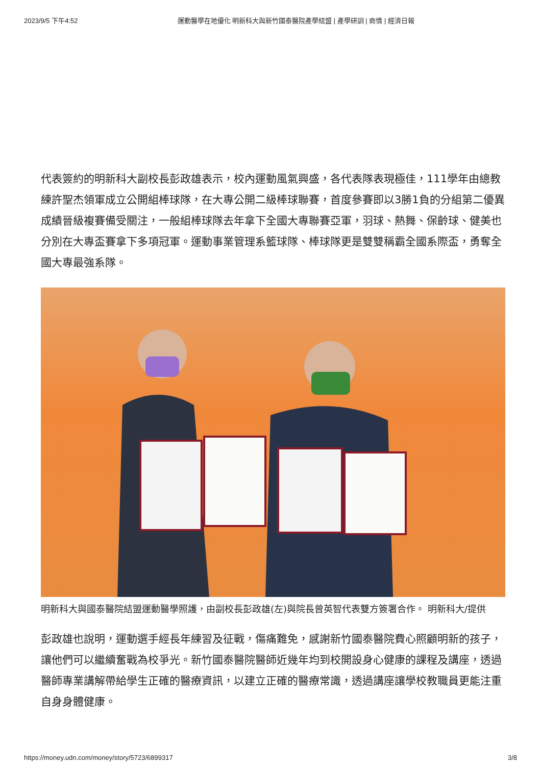2023/9/5 下午4:52 運動醫學在地優化 明新科大與新竹國泰醫院產學結盟 | 產學研訓 | 商情 | 經濟日報
代表簽約的明新科大副校長彭政雄表示，校內運動風氣興盛，各代表隊表現極佳，111學年由總教練許聖杰領軍成立公開組棒球隊，在大專公開二級棒球聯賽，首度參賽即以3勝1負的分組第二優異成績晉級複賽備受關注，一般組棒球隊去年拿下全國大專聯賽亞軍，羽球、熱舞、保齡球、健美也分別在大專盃賽拿下多項冠軍。運動事業管理系籃球隊、棒球隊更是雙雙稱霸全國系際盃，勇奪全國大專最強系隊。
明新科大與國泰醫院結盟運動醫學照護，由副校長彭政雄(左)與院長曾英智代表雙方簽署合作。 明新科大/提供
彭政雄也說明，運動選手經長年練習及征戰，傷痛難免，感謝新竹國泰醫院費心照顧明新的孩子，讓他們可以繼續奮戰為校爭光。新竹國泰醫院醫師近幾年均到校開設身心健康的課程及講座，透過醫師專業講解帶給學生正確的醫療資訊，以建立正確的醫療常識，透過講座讓學校教職員更能注重自身身體健康。
https://money.udn.com/money/story/5723/6899317 3/8